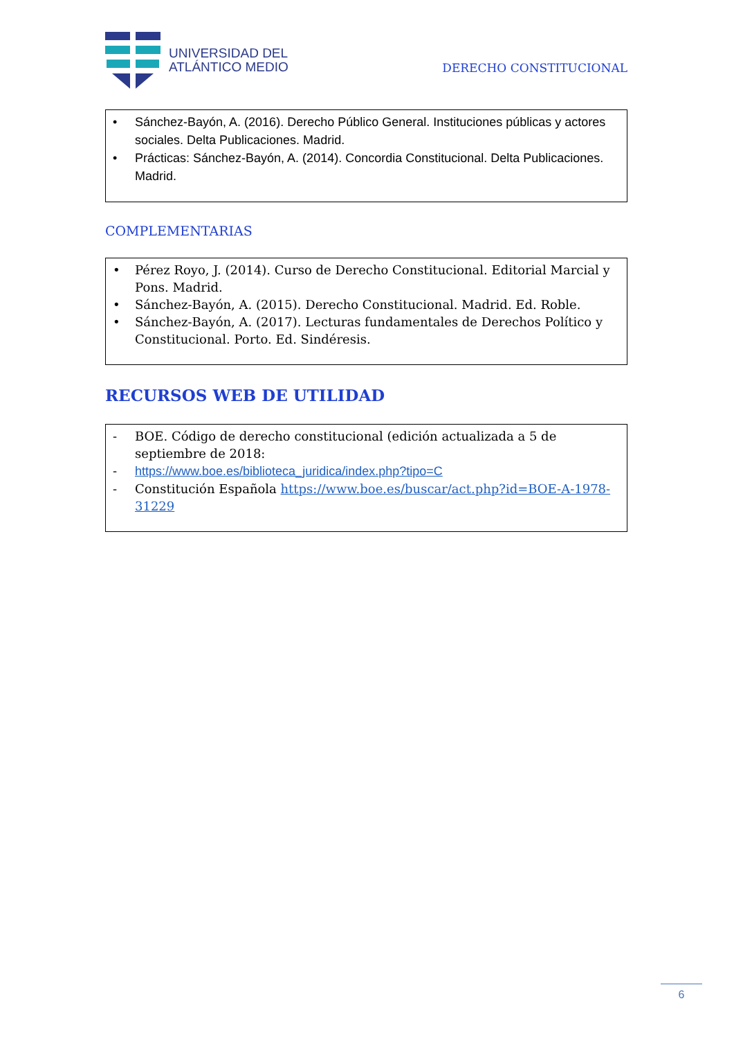UNIVERSIDAD DEL
ATLÁNTICO MEDIO
DERECHO CONSTITUCIONAL
• Sánchez-Bayón, A. (2016). Derecho Público General. Instituciones públicas y actores sociales. Delta Publicaciones. Madrid.
• Prácticas: Sánchez-Bayón, A. (2014). Concordia Constitucional. Delta Publicaciones. Madrid.
COMPLEMENTARIAS
• Pérez Royo, J. (2014). Curso de Derecho Constitucional. Editorial Marcial y Pons. Madrid.
• Sánchez-Bayón, A. (2015). Derecho Constitucional. Madrid. Ed. Roble.
• Sánchez-Bayón, A. (2017). Lecturas fundamentales de Derechos Político y Constitucional. Porto. Ed. Sindéresis.
RECURSOS WEB DE UTILIDAD
- BOE. Código de derecho constitucional (edición actualizada a 5 de septiembre de 2018:
- https://www.boe.es/biblioteca_juridica/index.php?tipo=C
- Constitución Española https://www.boe.es/buscar/act.php?id=BOE-A-1978-31229
6